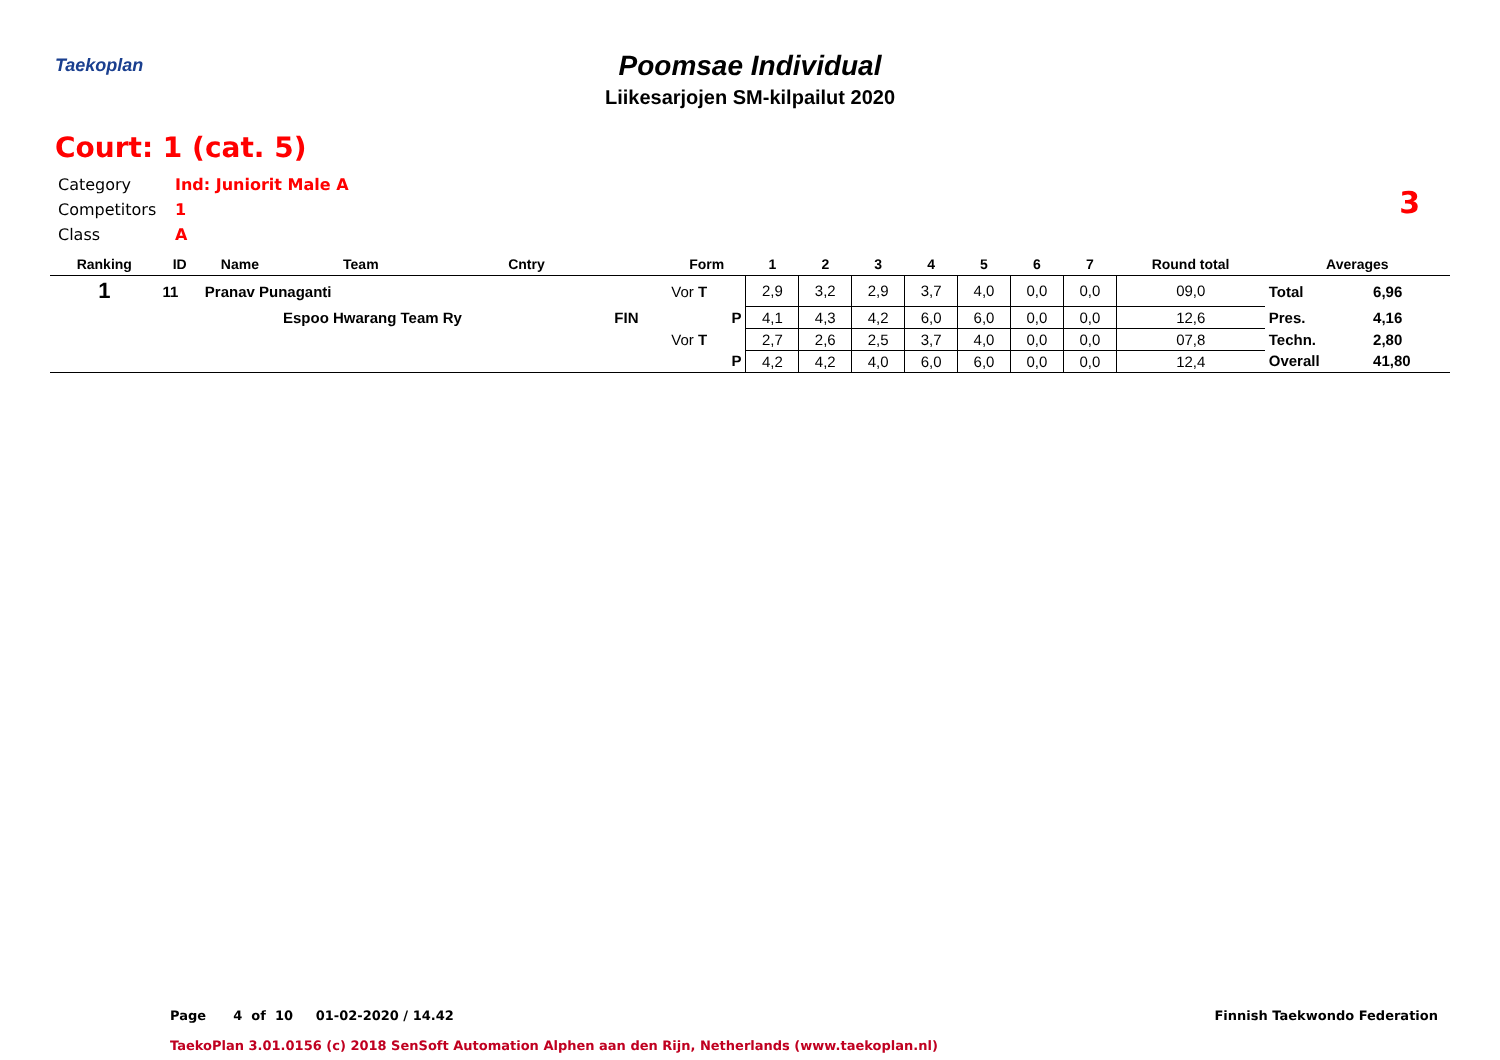Taekoplan
Poomsae Individual
Liikesarjojen SM-kilpailut 2020
Court: 1 (cat. 5)
3
Category Ind: Juniorit Male A
Competitors 1
Class A
| Ranking | ID | Name | Team | Cntry | | Form | 1 | 2 | 3 | 4 | 5 | 6 | 7 | Round total | Averages | |
| --- | --- | --- | --- | --- | --- | --- | --- | --- | --- | --- | --- | --- | --- | --- | --- | --- |
| 1 | 11 | Pranav Punaganti | | | | Vor T | 2,9 | 3,2 | 2,9 | 3,7 | 4,0 | 0,0 | 0,0 | 09,0 | Total | 6,96 |
| | | | Espoo Hwarang Team Ry | | FIN | P | 4,1 | 4,3 | 4,2 | 6,0 | 6,0 | 0,0 | 0,0 | 12,6 | Pres. | 4,16 |
| | | | | | | Vor T | 2,7 | 2,6 | 2,5 | 3,7 | 4,0 | 0,0 | 0,0 | 07,8 | Techn. | 2,80 |
| | | | | | | P | 4,2 | 4,2 | 4,0 | 6,0 | 6,0 | 0,0 | 0,0 | 12,4 | Overall | 41,80 |
Page 4 of 10 01-02-2020 / 14.42
Finnish Taekwondo Federation
TaekoPlan 3.01.0156 (c) 2018 SenSoft Automation Alphen aan den Rijn, Netherlands (www.taekoplan.nl)